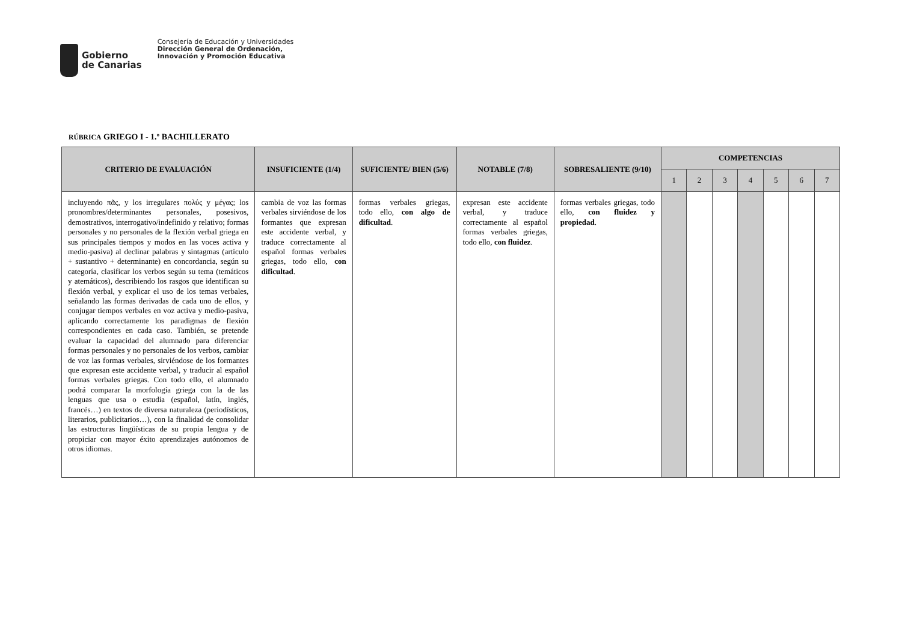Gobierno
de Canarias
Consejería de Educación y Universidades
Dirección General de Ordenación,
Innovación y Promoción Educativa
RÚBRICA GRIEGO I - 1.º BACHILLERATO
| CRITERIO DE EVALUACIÓN | INSUFICIENTE (1/4) | SUFICIENTE/ BIEN (5/6) | NOTABLE (7/8) | SOBRESALIENTE (9/10) | COMPETENCIAS | | | | | | |
| --- | --- | --- | --- | --- | --- | --- | --- | --- | --- | --- | --- |
| | | | | | 1 | 2 | 3 | 4 | 5 | 6 | 7 |
| incluyendo πᾶς, y los irregulares πολύς y μέγας; los pronombres/determinantes personales, posesivos, demostrativos, interrogativo/indefinido y relativo; formas personales y no personales de la flexión verbal griega en sus principales tiempos y modos en las voces activa y medio-pasiva) al declinar palabras y sintagmas (artículo + sustantivo + determinante) en concordancia, según su categoría, clasificar los verbos según su tema (temáticos y atemáticos), describiendo los rasgos que identifican su flexión verbal, y explicar el uso de los temas verbales, señalando las formas derivadas de cada uno de ellos, y conjugar tiempos verbales en voz activa y medio-pasiva, aplicando correctamente los paradigmas de flexión correspondientes en cada caso. También, se pretende evaluar la capacidad del alumnado para diferenciar formas personales y no personales de los verbos, cambiar de voz las formas verbales, sirviéndose de los formantes que expresan este accidente verbal, y traducir al español formas verbales griegas. Con todo ello, el alumnado podrá comparar la morfología griega con la de las lenguas que usa o estudia (español, latín, inglés, francés…) en textos de diversa naturaleza (periodísticos, literarios, publicitarios…), con la finalidad de consolidar las estructuras lingüísticas de su propia lengua y de propiciar con mayor éxito aprendizajes autónomos de otros idiomas. | cambia de voz las formas verbales sirviéndose de los formantes que expresan este accidente verbal, y traduce correctamente al español formas verbales griegas, todo ello, con dificultad . | formas verbales griegas, todo ello, con algo de dificultad . | expresan este accidente verbal, y traduce correctamente al español formas verbales griegas, todo ello, con fluidez . | formas verbales griegas, todo ello, con fluidez y propiedad . | | | | | | | |